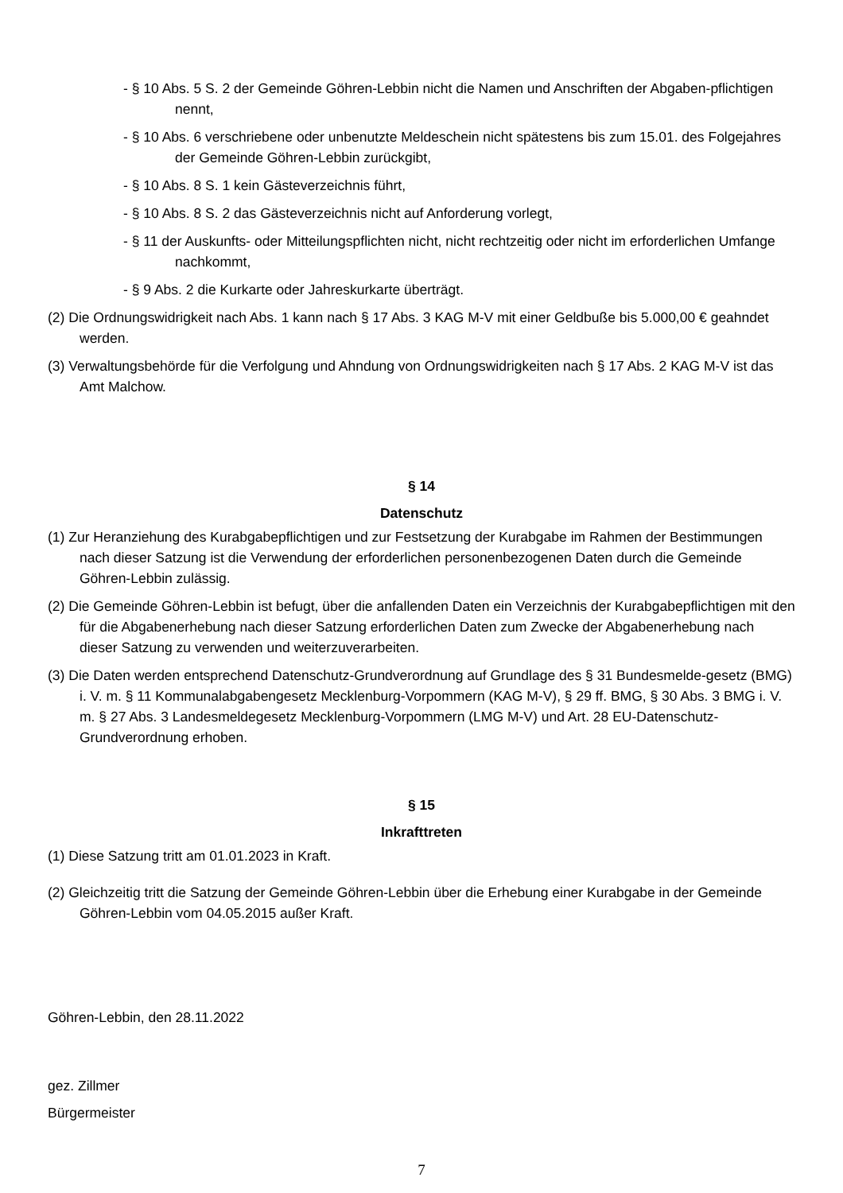- § 10 Abs. 5 S. 2 der Gemeinde Göhren-Lebbin nicht die Namen und Anschriften der Abgaben-pflichtigen nennt,
- § 10 Abs. 6 verschriebene oder unbenutzte Meldeschein nicht spätestens bis zum 15.01. des Folgejahres der Gemeinde Göhren-Lebbin zurückgibt,
- § 10 Abs. 8 S. 1 kein Gästeverzeichnis führt,
- § 10 Abs. 8 S. 2 das Gästeverzeichnis nicht auf Anforderung vorlegt,
- § 11 der Auskunfts- oder Mitteilungspflichten nicht, nicht rechtzeitig oder nicht im erforderlichen Umfange nachkommt,
- § 9 Abs. 2 die Kurkarte oder Jahreskurkarte überträgt.
(2) Die Ordnungswidrigkeit nach Abs. 1 kann nach § 17 Abs. 3 KAG M-V mit einer Geldbuße bis 5.000,00 € geahndet werden.
(3) Verwaltungsbehörde für die Verfolgung und Ahndung von Ordnungswidrigkeiten nach § 17 Abs. 2 KAG M-V ist das Amt Malchow.
§ 14
Datenschutz
(1) Zur Heranziehung des Kurabgabepflichtigen und zur Festsetzung der Kurabgabe im Rahmen der Bestimmungen nach dieser Satzung ist die Verwendung der erforderlichen personenbezogenen Daten durch die Gemeinde Göhren-Lebbin zulässig.
(2) Die Gemeinde Göhren-Lebbin ist befugt, über die anfallenden Daten ein Verzeichnis der Kurabgabepflichtigen mit den für die Abgabenerhebung nach dieser Satzung erforderlichen Daten zum Zwecke der Abgabenerhebung nach dieser Satzung zu verwenden und weiterzuverarbeiten.
(3) Die Daten werden entsprechend Datenschutz-Grundverordnung auf Grundlage des § 31 Bundesmelde-gesetz (BMG) i. V. m. § 11 Kommunalabgabengesetz Mecklenburg-Vorpommern (KAG M-V), § 29 ff. BMG, § 30 Abs. 3 BMG i. V. m. § 27 Abs. 3 Landesmeldegesetz Mecklenburg-Vorpommern (LMG M-V) und Art. 28 EU-Datenschutz-Grundverordnung erhoben.
§ 15
Inkrafttreten
(1) Diese Satzung tritt am 01.01.2023 in Kraft.
(2) Gleichzeitig tritt die Satzung der Gemeinde Göhren-Lebbin über die Erhebung einer Kurabgabe in der Gemeinde Göhren-Lebbin vom 04.05.2015 außer Kraft.
Göhren-Lebbin, den 28.11.2022
gez. Zillmer
Bürgermeister
7